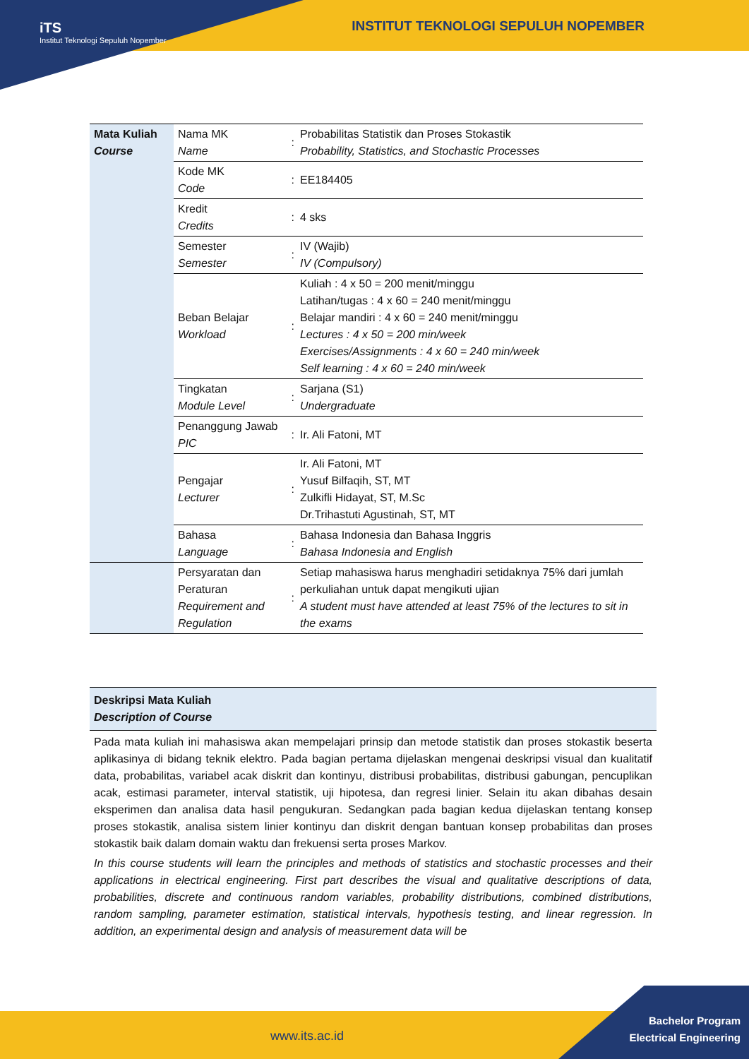iTS
Institut Teknologi Sepuluh Nopember
INSTITUT TEKNOLOGI SEPULUH NOPEMBER
| Mata Kuliah Course | Nama MK Name | : | Probabilitas Statistik dan Proses Stokastik Probability, Statistics, and Stochastic Processes |
| | Kode MK Code | : | EE184405 |
| | Kredit Credits | : | 4 sks |
| | Semester Semester | : | IV (Wajib) IV (Compulsory) |
| | Beban Belajar Workload | : | Kuliah : 4 x 50 = 200 menit/minggu Latihan/tugas : 4 x 60 = 240 menit/minggu Belajar mandiri : 4 x 60 = 240 menit/minggu Lectures : 4 x 50 = 200 min/week Exercises/Assignments : 4 x 60 = 240 min/week Self learning : 4 x 60 = 240 min/week |
| | Tingkatan Module Level | : | Sarjana (S1) Undergraduate |
| | Penanggung Jawab PIC | : | Ir. Ali Fatoni, MT |
| | Pengajar Lecturer | : | Ir. Ali Fatoni, MT Yusuf Bilfaqih, ST, MT Zulkifli Hidayat, ST, M.Sc Dr.Trihastuti Agustinah, ST, MT |
| | Bahasa Language | : | Bahasa Indonesia dan Bahasa Inggris Bahasa Indonesia and English |
| | Persyaratan dan Peraturan Requirement and Regulation | : | Setiap mahasiswa harus menghadiri setidaknya 75% dari jumlah perkuliahan untuk dapat mengikuti ujian A student must have attended at least 75% of the lectures to sit in the exams |
Deskripsi Mata Kuliah
Description of Course
Pada mata kuliah ini mahasiswa akan mempelajari prinsip dan metode statistik dan proses stokastik beserta aplikasinya di bidang teknik elektro. Pada bagian pertama dijelaskan mengenai deskripsi visual dan kualitatif data, probabilitas, variabel acak diskrit dan kontinyu, distribusi probabilitas, distribusi gabungan, pencuplikan acak, estimasi parameter, interval statistik, uji hipotesa, dan regresi linier. Selain itu akan dibahas desain eksperimen dan analisa data hasil pengukuran. Sedangkan pada bagian kedua dijelaskan tentang konsep proses stokastik, analisa sistem linier kontinyu dan diskrit dengan bantuan konsep probabilitas dan proses stokastik baik dalam domain waktu dan frekuensi serta proses Markov.
In this course students will learn the principles and methods of statistics and stochastic processes and their applications in electrical engineering. First part describes the visual and qualitative descriptions of data, probabilities, discrete and continuous random variables, probability distributions, combined distributions, random sampling, parameter estimation, statistical intervals, hypothesis testing, and linear regression. In addition, an experimental design and analysis of measurement data will be
www.its.ac.id
Bachelor Program
Electrical Engineering